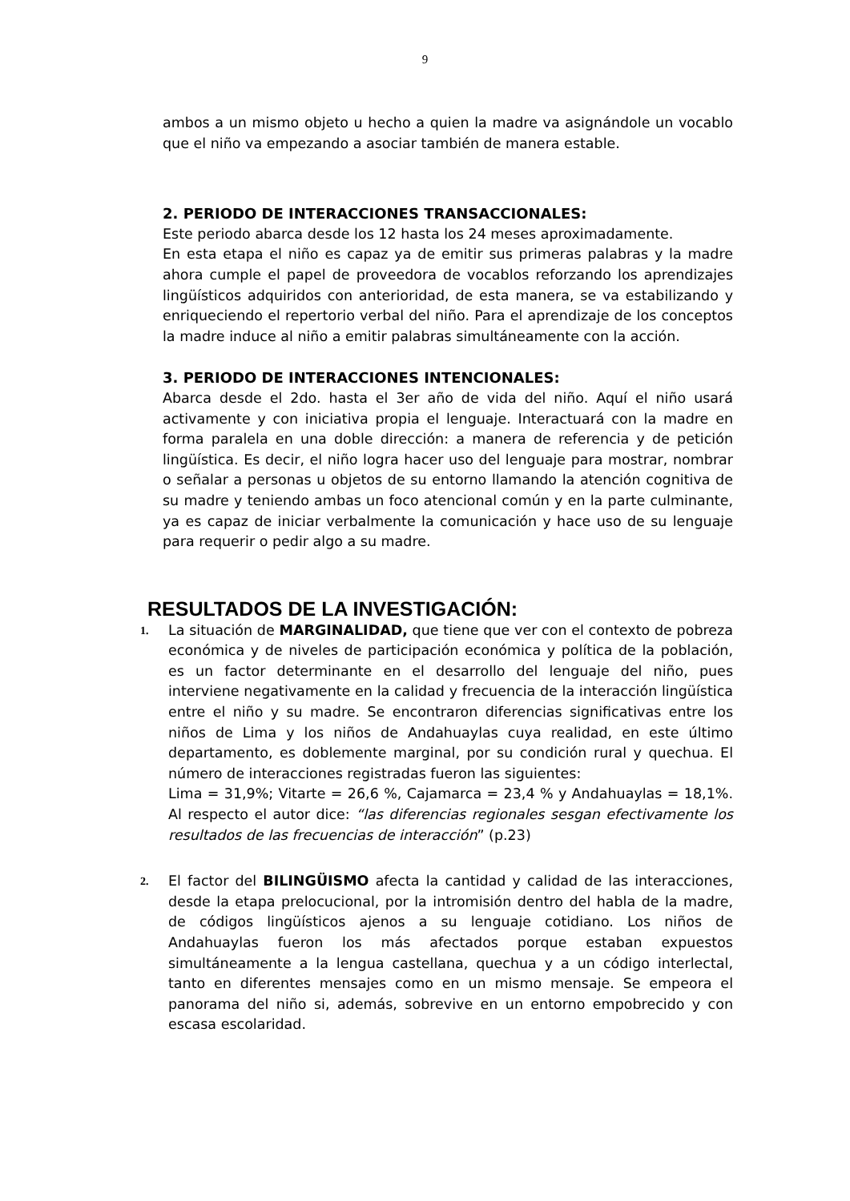9
ambos a un mismo objeto u hecho a quien la madre va asignándole un vocablo que el niño va empezando a asociar también de manera estable.
2. PERIODO DE INTERACCIONES TRANSACCIONALES:
Este periodo abarca desde los 12 hasta los 24 meses aproximadamente.
En esta etapa el niño es capaz ya de emitir sus primeras palabras y la madre ahora cumple el papel de proveedora de vocablos reforzando los aprendizajes lingüísticos adquiridos con anterioridad, de esta manera, se va estabilizando y enriqueciendo el repertorio verbal del niño. Para el aprendizaje de los conceptos la madre induce al niño a emitir palabras simultáneamente con la acción.
3. PERIODO DE INTERACCIONES INTENCIONALES:
Abarca desde el 2do. hasta el 3er año de vida del niño. Aquí el niño usará activamente y con iniciativa propia el lenguaje. Interactuará con la madre en forma paralela en una doble dirección: a manera de referencia y de petición lingüística. Es decir, el niño logra hacer uso del lenguaje para mostrar, nombrar o señalar a personas u objetos de su entorno llamando la atención cognitiva de su madre y teniendo ambas un foco atencional común y en la parte culminante, ya es capaz de iniciar verbalmente la comunicación y hace uso de su lenguaje para requerir o pedir algo a su madre.
RESULTADOS DE LA INVESTIGACIÓN:
1.
La situación de MARGINALIDAD, que tiene que ver con el contexto de pobreza económica y de niveles de participación económica y política de la población, es un factor determinante en el desarrollo del lenguaje del niño, pues interviene negativamente en la calidad y frecuencia de la interacción lingüística entre el niño y su madre. Se encontraron diferencias significativas entre los niños de Lima y los niños de Andahuaylas cuya realidad, en este último departamento, es doblemente marginal, por su condición rural y quechua. El número de interacciones registradas fueron las siguientes:
Lima = 31,9%; Vitarte = 26,6 %, Cajamarca = 23,4 % y Andahuaylas = 18,1%. Al respecto el autor dice: “las diferencias regionales sesgan efectivamente los resultados de las frecuencias de interacción” (p.23)
2.
El factor del BILINGÜISMO afecta la cantidad y calidad de las interacciones, desde la etapa prelocucional, por la intromisión dentro del habla de la madre, de códigos lingüísticos ajenos a su lenguaje cotidiano. Los niños de Andahuaylas fueron los más afectados porque estaban expuestos simultáneamente a la lengua castellana, quechua y a un código interlectal, tanto en diferentes mensajes como en un mismo mensaje. Se empeora el panorama del niño si, además, sobrevive en un entorno empobrecido y con escasa escolaridad.